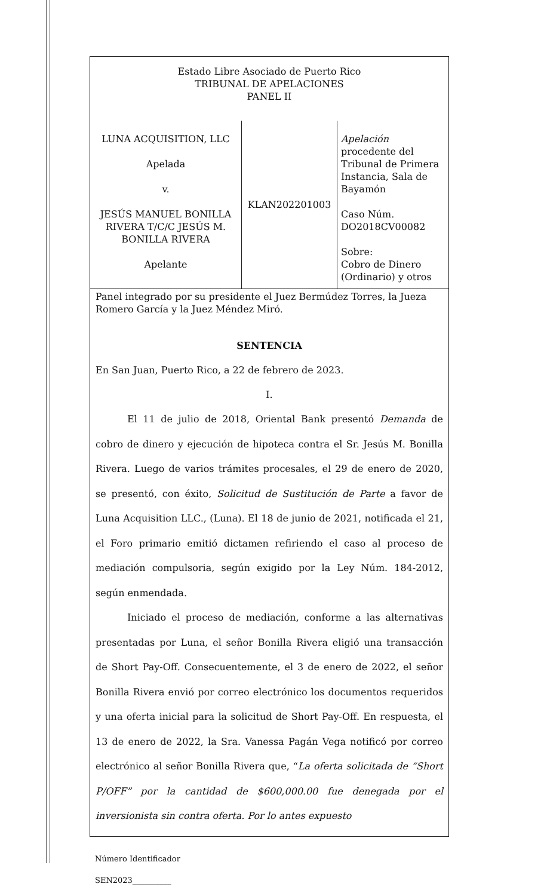Estado Libre Asociado de Puerto Rico
TRIBUNAL DE APELACIONES
PANEL II
| LUNA ACQUISITION, LLC Apelada v. JESÚS MANUEL BONILLA RIVERA T/C/C JESÚS M. BONILLA RIVERA Apelante | KLAN202201003 | Apelación procedente del Tribunal de Primera Instancia, Sala de Bayamón Caso Núm. DO2018CV00082 Sobre: Cobro de Dinero (Ordinario) y otros |
Panel integrado por su presidente el Juez Bermúdez Torres, la Jueza Romero García y la Juez Méndez Miró.
SENTENCIA
En San Juan, Puerto Rico, a 22 de febrero de 2023.
I.
El 11 de julio de 2018, Oriental Bank presentó Demanda de cobro de dinero y ejecución de hipoteca contra el Sr. Jesús M. Bonilla Rivera. Luego de varios trámites procesales, el 29 de enero de 2020, se presentó, con éxito, Solicitud de Sustitución de Parte a favor de Luna Acquisition LLC., (Luna). El 18 de junio de 2021, notificada el 21, el Foro primario emitió dictamen refiriendo el caso al proceso de mediación compulsoria, según exigido por la Ley Núm. 184-2012, según enmendada.
Iniciado el proceso de mediación, conforme a las alternativas presentadas por Luna, el señor Bonilla Rivera eligió una transacción de Short Pay-Off. Consecuentemente, el 3 de enero de 2022, el señor Bonilla Rivera envió por correo electrónico los documentos requeridos y una oferta inicial para la solicitud de Short Pay-Off. En respuesta, el 13 de enero de 2022, la Sra. Vanessa Pagán Vega notificó por correo electrónico al señor Bonilla Rivera que, “La oferta solicitada de “Short P/OFF” por la cantidad de $600,000.00 fue denegada por el inversionista sin contra oferta. Por lo antes expuesto
Número Identificador
SEN2023__________